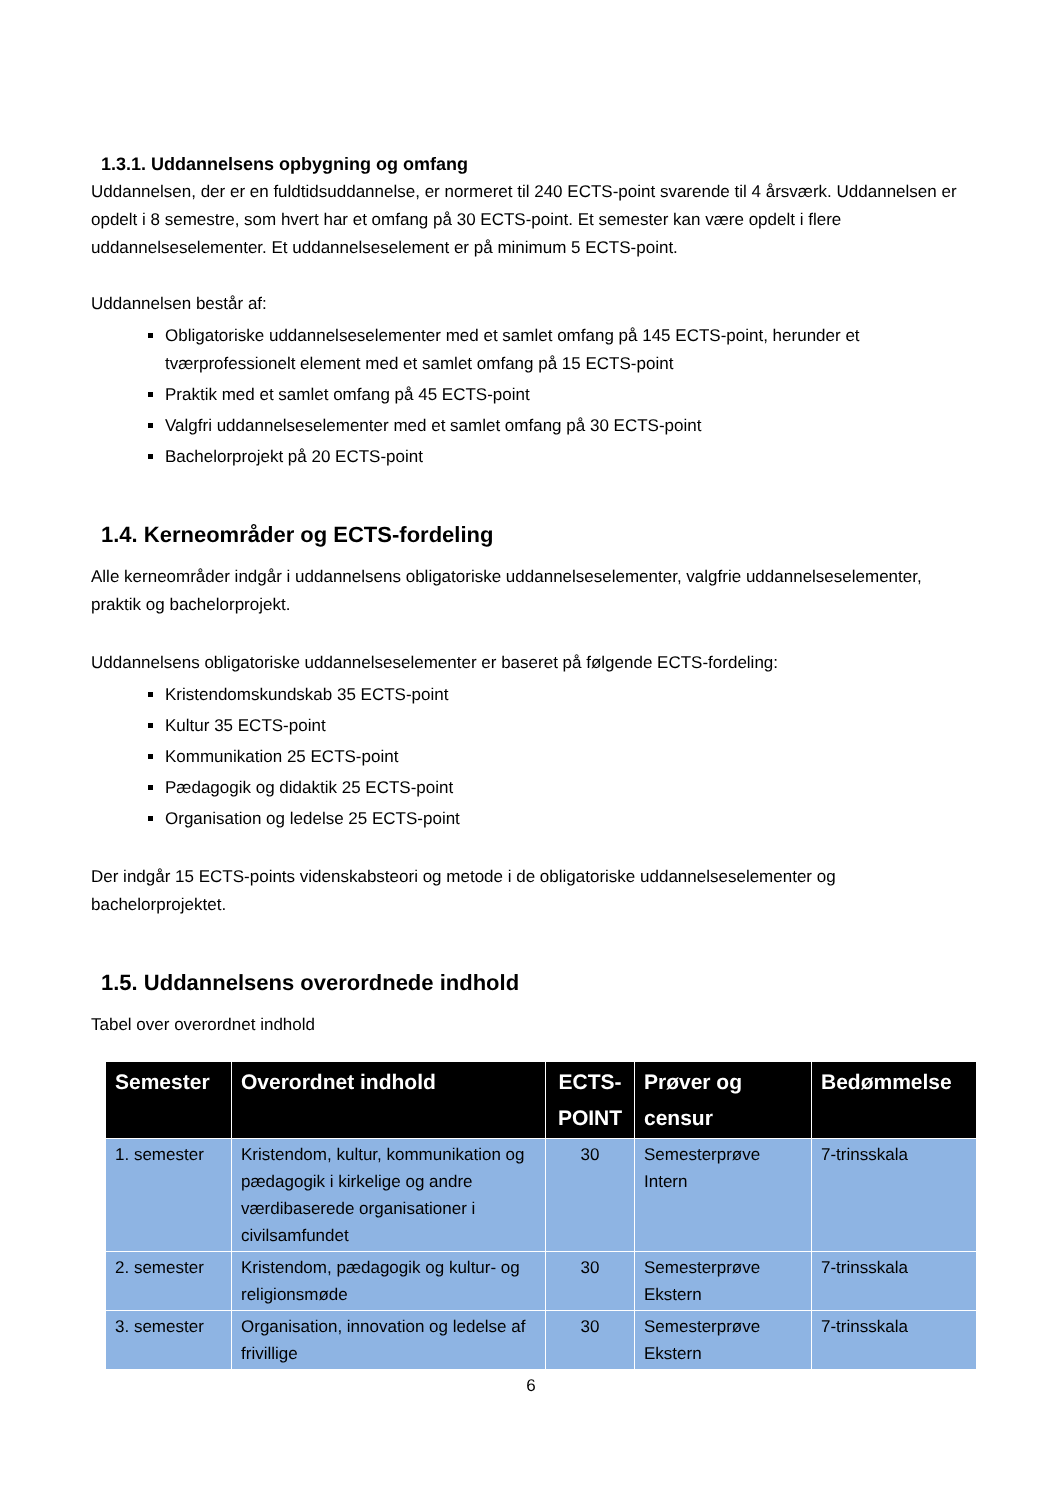1.3.1. Uddannelsens opbygning og omfang
Uddannelsen, der er en fuldtidsuddannelse, er normeret til 240 ECTS-point svarende til 4 årsværk. Uddannelsen er opdelt i 8 semestre, som hvert har et omfang på 30 ECTS-point. Et semester kan være opdelt i flere uddannelseselementer. Et uddannelseselement er på minimum 5 ECTS-point.
Uddannelsen består af:
Obligatoriske uddannelseselementer med et samlet omfang på 145 ECTS-point, herunder et tværprofessionelt element med et samlet omfang på 15 ECTS-point
Praktik med et samlet omfang på 45 ECTS-point
Valgfri uddannelseselementer med et samlet omfang på 30 ECTS-point
Bachelorprojekt på 20 ECTS-point
1.4. Kerneområder og ECTS-fordeling
Alle kerneområder indgår i uddannelsens obligatoriske uddannelseselementer, valgfrie uddannelseselementer, praktik og bachelorprojekt.
Uddannelsens obligatoriske uddannelseselementer er baseret på følgende ECTS-fordeling:
Kristendomskundskab 35 ECTS-point
Kultur 35 ECTS-point
Kommunikation 25 ECTS-point
Pædagogik og didaktik 25 ECTS-point
Organisation og ledelse 25 ECTS-point
Der indgår 15 ECTS-points videnskabsteori og metode i de obligatoriske uddannelseselementer og bachelorprojektet.
1.5. Uddannelsens overordnede indhold
Tabel over overordnet indhold
| Semester | Overordnet indhold | ECTS-POINT | Prøver og censur | Bedømmelse |
| --- | --- | --- | --- | --- |
| 1. semester | Kristendom, kultur, kommunikation og pædagogik i kirkelige og andre værdibaserede organisationer i civilsamfundet | 30 | Semesterprøve Intern | 7-trinsskala |
| 2. semester | Kristendom, pædagogik og kultur- og religionsmøde | 30 | Semesterprøve Ekstern | 7-trinsskala |
| 3. semester | Organisation, innovation og ledelse af frivillige | 30 | Semesterprøve Ekstern | 7-trinsskala |
6